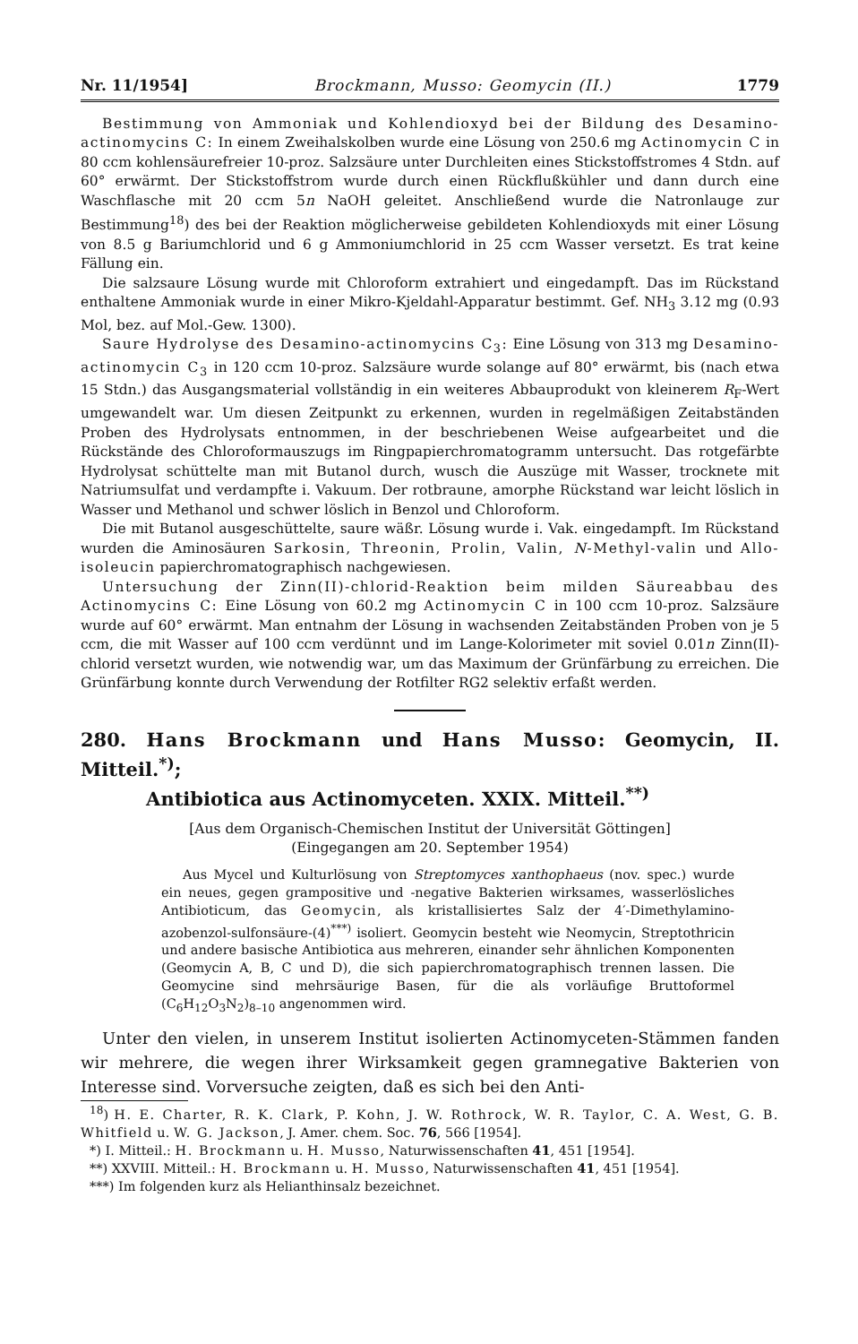Nr. 11/1954] Brockmann, Musso: Geomycin (II.) 1779
Bestimmung von Ammoniak und Kohlendioxyd bei der Bildung des Desamino-actinomycins C: In einem Zweihalskolben wurde eine Lösung von 250.6 mg Actinomycin C in 80 ccm kohlensäurefreier 10-proz. Salzsäure unter Durchleiten eines Stickstoffstromes 4 Stdn. auf 60° erwärmt. Der Stickstoffstrom wurde durch einen Rückflußkühler und dann durch eine Waschflasche mit 20 ccm 5n NaOH geleitet. Anschließend wurde die Natronlauge zur Bestimmung<sup>18</sup>) des bei der Reaktion möglicherweise gebildeten Kohlendioxyds mit einer Lösung von 8.5 g Bariumchlorid und 6 g Ammoniumchlorid in 25 ccm Wasser versetzt. Es trat keine Fällung ein.
Die salzsaure Lösung wurde mit Chloroform extrahiert und eingedampft. Das im Rückstand enthaltene Ammoniak wurde in einer Mikro-Kjeldahl-Apparatur bestimmt. Gef. NH<sub>3</sub> 3.12 mg (0.93 Mol, bez. auf Mol.-Gew. 1300).
Saure Hydrolyse des Desamino-actinomycins C<sub>3</sub>: Eine Lösung von 313 mg Desamino-actinomycin C<sub>3</sub> in 120 ccm 10-proz. Salzsäure wurde solange auf 80° erwärmt, bis (nach etwa 15 Stdn.) das Ausgangsmaterial vollständig in ein weiteres Abbauprodukt von kleinerem R<sub>F</sub>-Wert umgewandelt war. Um diesen Zeitpunkt zu erkennen, wurden in regelmäßigen Zeitabständen Proben des Hydrolysats entnommen, in der beschriebenen Weise aufgearbeitet und die Rückstände des Chloroformauszugs im Ringpapierchromatogramm untersucht. Das rotgefärbte Hydrolysat schüttelte man mit Butanol durch, wusch die Auszüge mit Wasser, trocknete mit Natriumsulfat und verdampfte i. Vakuum. Der rotbraune, amorphe Rückstand war leicht löslich in Wasser und Methanol und schwer löslich in Benzol und Chloroform.
Die mit Butanol ausgeschüttelte, saure wäßr. Lösung wurde i. Vak. eingedampft. Im Rückstand wurden die Aminosäuren Sarkosin, Threonin, Prolin, Valin, N-Methyl-valin und Allo-isoleucin papierchromatographisch nachgewiesen.
Untersuchung der Zinn(II)-chlorid-Reaktion beim milden Säureabbau des Actinomycins C: Eine Lösung von 60.2 mg Actinomycin C in 100 ccm 10-proz. Salzsäure wurde auf 60° erwärmt. Man entnahm der Lösung in wachsenden Zeitabständen Proben von je 5 ccm, die mit Wasser auf 100 ccm verdünnt und im Lange-Kolorimeter mit soviel 0.01n Zinn(II)-chlorid versetzt wurden, wie notwendig war, um das Maximum der Grünfärbung zu erreichen. Die Grünfärbung konnte durch Verwendung der Rotfilter RG2 selektiv erfaßt werden.
280. Hans Brockmann und Hans Musso: Geomycin, II. Mitteil.<sup>*)</sup>;
Antibiotica aus Actinomyceten. XXIX. Mitteil.<sup>**)</sup>
[Aus dem Organisch-Chemischen Institut der Universität Göttingen]
(Eingegangen am 20. September 1954)
Aus Mycel und Kulturlösung von Streptomyces xanthophaeus (nov. spec.) wurde ein neues, gegen grampositive und -negative Bakterien wirksames, wasserlösliches Antibioticum, das Geomycin, als kristallisiertes Salz der 4′-Dimethylamino-azobenzol-sulfonsäure-(4)<sup>***)</sup> isoliert. Geomycin besteht wie Neomycin, Streptothricin und andere basische Antibiotica aus mehreren, einander sehr ähnlichen Komponenten (Geomycin A, B, C und D), die sich papierchromatographisch trennen lassen. Die Geomycine sind mehrsäurige Basen, für die als vorläufige Bruttoformel (C<sub>6</sub>H<sub>12</sub>O<sub>3</sub>N<sub>2</sub>)<sub>8–10</sub> angenommen wird.
Unter den vielen, in unserem Institut isolierten Actinomyceten-Stämmen fanden wir mehrere, die wegen ihrer Wirksamkeit gegen gramnegative Bakterien von Interesse sind. Vorversuche zeigten, daß es sich bei den Anti-
<sup>18</sup>) H. E. Charter, R. K. Clark, P. Kohn, J. W. Rothrock, W. R. Taylor, C. A. West, G. B. Whitfield u. W. G. Jackson, J. Amer. chem. Soc. 76, 566 [1954].
*) I. Mitteil.: H. Brockmann u. H. Musso, Naturwissenschaften 41, 451 [1954].
**) XXVIII. Mitteil.: H. Brockmann u. H. Musso, Naturwissenschaften 41, 451 [1954].
***) Im folgenden kurz als Helianthinsalz bezeichnet.